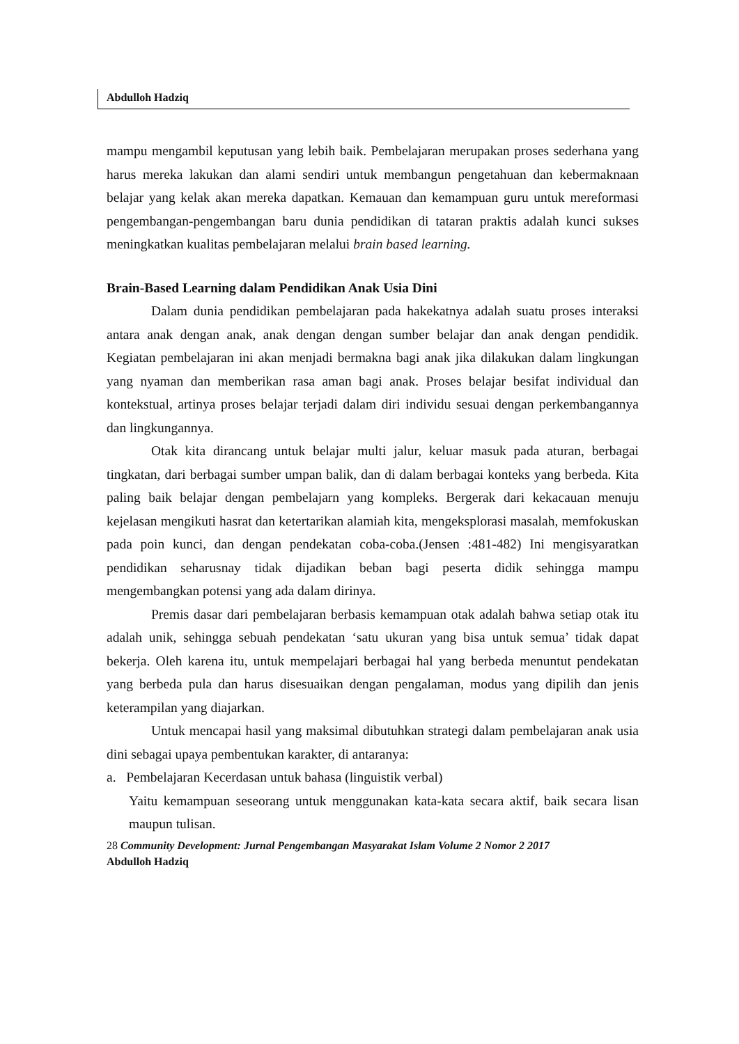Abdulloh Hadziq
mampu mengambil keputusan yang lebih baik. Pembelajaran merupakan proses sederhana yang harus mereka lakukan dan alami sendiri untuk membangun pengetahuan dan kebermaknaan belajar yang kelak akan mereka dapatkan. Kemauan dan kemampuan guru untuk mereformasi pengembangan-pengembangan baru dunia pendidikan di tataran praktis adalah kunci sukses meningkatkan kualitas pembelajaran melalui brain based learning.
Brain-Based Learning dalam Pendidikan Anak Usia Dini
Dalam dunia pendidikan pembelajaran pada hakekatnya adalah suatu proses interaksi antara anak dengan anak, anak dengan dengan sumber belajar dan anak dengan pendidik. Kegiatan pembelajaran ini akan menjadi bermakna bagi anak jika dilakukan dalam lingkungan yang nyaman dan memberikan rasa aman bagi anak. Proses belajar besifat individual dan kontekstual, artinya proses belajar terjadi dalam diri individu sesuai dengan perkembangannya dan lingkungannya.
Otak kita dirancang untuk belajar multi jalur, keluar masuk pada aturan, berbagai tingkatan, dari berbagai sumber umpan balik, dan di dalam berbagai konteks yang berbeda. Kita paling baik belajar dengan pembelajarn yang kompleks. Bergerak dari kekacauan menuju kejelasan mengikuti hasrat dan ketertarikan alamiah kita, mengeksplorasi masalah, memfokuskan pada poin kunci, dan dengan pendekatan coba-coba.(Jensen :481-482) Ini mengisyaratkan pendidikan seharusnay tidak dijadikan beban bagi peserta didik sehingga mampu mengembangkan potensi yang ada dalam dirinya.
Premis dasar dari pembelajaran berbasis kemampuan otak adalah bahwa setiap otak itu adalah unik, sehingga sebuah pendekatan ‘satu ukuran yang bisa untuk semua’ tidak dapat bekerja. Oleh karena itu, untuk mempelajari berbagai hal yang berbeda menuntut pendekatan yang berbeda pula dan harus disesuaikan dengan pengalaman, modus yang dipilih dan jenis keterampilan yang diajarkan.
Untuk mencapai hasil yang maksimal dibutuhkan strategi dalam pembelajaran anak usia dini sebagai upaya pembentukan karakter, di antaranya:
a. Pembelajaran Kecerdasan untuk bahasa (linguistik verbal)
Yaitu kemampuan seseorang untuk menggunakan kata-kata secara aktif, baik secara lisan maupun tulisan.
28 Community Development: Jurnal Pengembangan Masyarakat Islam Volume 2 Nomor 2 2017
Abdulloh Hadziq